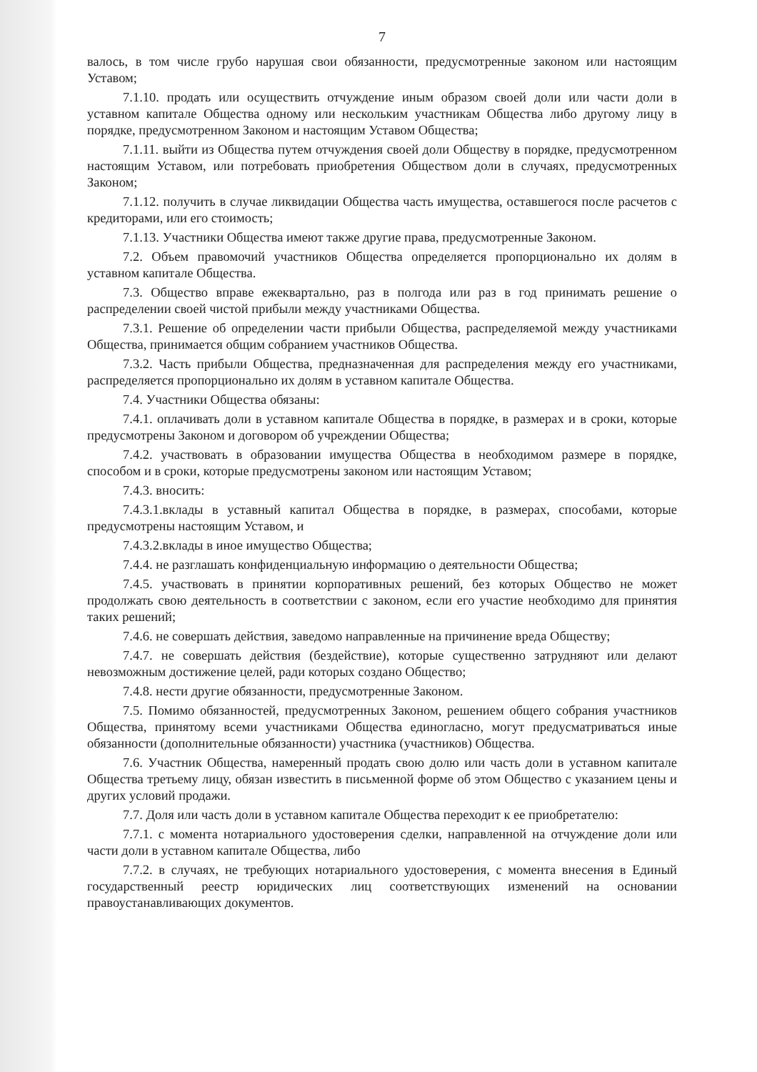7
валось, в том числе грубо нарушая свои обязанности, предусмотренные законом или настоящим Уставом;
7.1.10. продать или осуществить отчуждение иным образом своей доли или части доли в уставном капитале Общества одному или нескольким участникам Общества либо другому лицу в порядке, предусмотренном Законом и настоящим Уставом Общества;
7.1.11. выйти из Общества путем отчуждения своей доли Обществу в порядке, предусмотренном настоящим Уставом, или потребовать приобретения Обществом доли в случаях, предусмотренных Законом;
7.1.12. получить в случае ликвидации Общества часть имущества, оставшегося после расчетов с кредиторами, или его стоимость;
7.1.13. Участники Общества имеют также другие права, предусмотренные Законом.
7.2. Объем правомочий участников Общества определяется пропорционально их долям в уставном капитале Общества.
7.3. Общество вправе ежеквартально, раз в полгода или раз в год принимать решение о распределении своей чистой прибыли между участниками Общества.
7.3.1. Решение об определении части прибыли Общества, распределяемой между участниками Общества, принимается общим собранием участников Общества.
7.3.2. Часть прибыли Общества, предназначенная для распределения между его участниками, распределяется пропорционально их долям в уставном капитале Общества.
7.4. Участники Общества обязаны:
7.4.1. оплачивать доли в уставном капитале Общества в порядке, в размерах и в сроки, которые предусмотрены Законом и договором об учреждении Общества;
7.4.2. участвовать в образовании имущества Общества в необходимом размере в порядке, способом и в сроки, которые предусмотрены законом или настоящим Уставом;
7.4.3. вносить:
7.4.3.1.вклады в уставный капитал Общества в порядке, в размерах, способами, которые предусмотрены настоящим Уставом, и
7.4.3.2.вклады в иное имущество Общества;
7.4.4. не разглашать конфиденциальную информацию о деятельности Общества;
7.4.5. участвовать в принятии корпоративных решений, без которых Общество не может продолжать свою деятельность в соответствии с законом, если его участие необходимо для принятия таких решений;
7.4.6. не совершать действия, заведомо направленные на причинение вреда Обществу;
7.4.7. не совершать действия (бездействие), которые существенно затрудняют или делают невозможным достижение целей, ради которых создано Общество;
7.4.8. нести другие обязанности, предусмотренные Законом.
7.5. Помимо обязанностей, предусмотренных Законом, решением общего собрания участников Общества, принятому всеми участниками Общества единогласно, могут предусматриваться иные обязанности (дополнительные обязанности) участника (участников) Общества.
7.6. Участник Общества, намеренный продать свою долю или часть доли в уставном капитале Общества третьему лицу, обязан известить в письменной форме об этом Общество с указанием цены и других условий продажи.
7.7. Доля или часть доли в уставном капитале Общества переходит к ее приобретателю:
7.7.1. с момента нотариального удостоверения сделки, направленной на отчуждение доли или части доли в уставном капитале Общества, либо
7.7.2. в случаях, не требующих нотариального удостоверения, с момента внесения в Единый государственный реестр юридических лиц соответствующих изменений на основании правоустанавливающих документов.